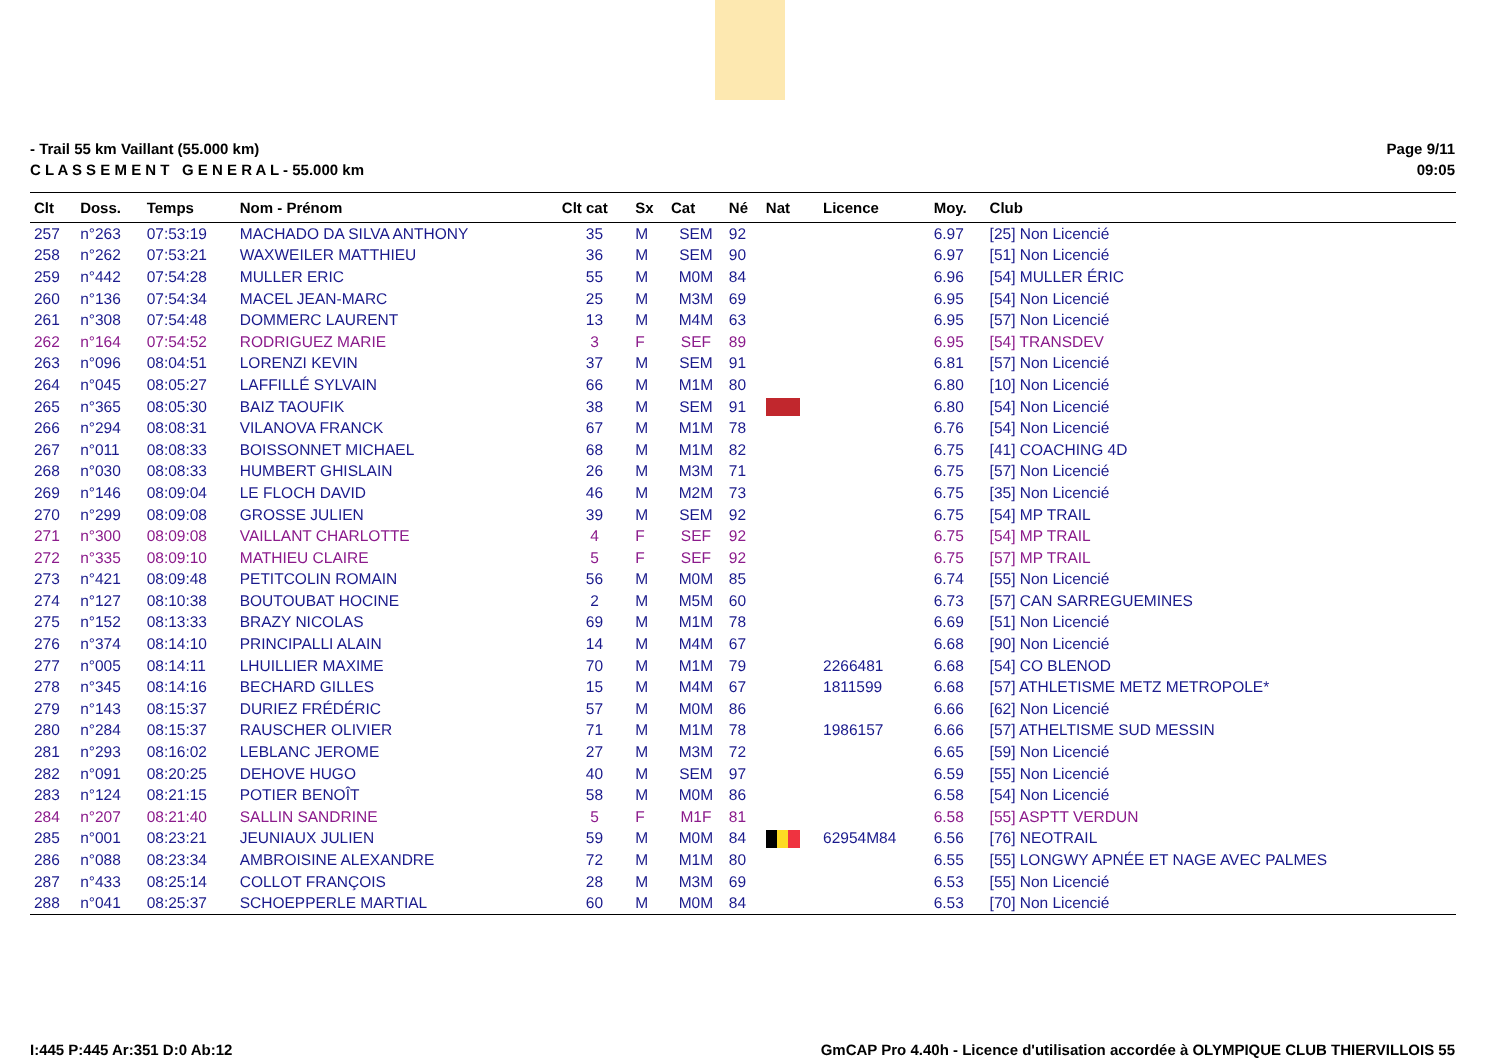- Trail 55 km Vaillant (55.000 km)
C L A S S E M E N T G E N E R A L - 55.000 km
Page 9/11
09:05
| Clt | Doss. | Temps | Nom - Prénom | Clt cat | Sx | Cat | Né | Nat | Licence | Moy. | Club |
| --- | --- | --- | --- | --- | --- | --- | --- | --- | --- | --- | --- |
| 257 | n°263 | 07:53:19 | MACHADO DA SILVA ANTHONY | 35 | M | SEM | 92 | | | 6.97 | [25] Non Licencié |
| 258 | n°262 | 07:53:21 | WAXWEILER MATTHIEU | 36 | M | SEM | 90 | | | 6.97 | [51] Non Licencié |
| 259 | n°442 | 07:54:28 | MULLER ERIC | 55 | M | M0M | 84 | | | 6.96 | [54] MULLER ÉRIC |
| 260 | n°136 | 07:54:34 | MACEL JEAN-MARC | 25 | M | M3M | 69 | | | 6.95 | [54] Non Licencié |
| 261 | n°308 | 07:54:48 | DOMMERC LAURENT | 13 | M | M4M | 63 | | | 6.95 | [57] Non Licencié |
| 262 | n°164 | 07:54:52 | RODRIGUEZ MARIE | 3 | F | SEF | 89 | | | 6.95 | [54] TRANSDEV |
| 263 | n°096 | 08:04:51 | LORENZI KEVIN | 37 | M | SEM | 91 | | | 6.81 | [57] Non Licencié |
| 264 | n°045 | 08:05:27 | LAFFILLÉ SYLVAIN | 66 | M | M1M | 80 | | | 6.80 | [10] Non Licencié |
| 265 | n°365 | 08:05:30 | BAIZ TAOUFIK | 38 | M | SEM | 91 | | | 6.80 | [54] Non Licencié |
| 266 | n°294 | 08:08:31 | VILANOVA FRANCK | 67 | M | M1M | 78 | | | 6.76 | [54] Non Licencié |
| 267 | n°011 | 08:08:33 | BOISSONNET MICHAEL | 68 | M | M1M | 82 | | | 6.75 | [41] COACHING 4D |
| 268 | n°030 | 08:08:33 | HUMBERT GHISLAIN | 26 | M | M3M | 71 | | | 6.75 | [57] Non Licencié |
| 269 | n°146 | 08:09:04 | LE FLOCH DAVID | 46 | M | M2M | 73 | | | 6.75 | [35] Non Licencié |
| 270 | n°299 | 08:09:08 | GROSSE JULIEN | 39 | M | SEM | 92 | | | 6.75 | [54] MP TRAIL |
| 271 | n°300 | 08:09:08 | VAILLANT CHARLOTTE | 4 | F | SEF | 92 | | | 6.75 | [54] MP TRAIL |
| 272 | n°335 | 08:09:10 | MATHIEU CLAIRE | 5 | F | SEF | 92 | | | 6.75 | [57] MP TRAIL |
| 273 | n°421 | 08:09:48 | PETITCOLIN ROMAIN | 56 | M | M0M | 85 | | | 6.74 | [55] Non Licencié |
| 274 | n°127 | 08:10:38 | BOUTOUBAT HOCINE | 2 | M | M5M | 60 | | | 6.73 | [57] CAN SARREGUEMINES |
| 275 | n°152 | 08:13:33 | BRAZY NICOLAS | 69 | M | M1M | 78 | | | 6.69 | [51] Non Licencié |
| 276 | n°374 | 08:14:10 | PRINCIPALLI ALAIN | 14 | M | M4M | 67 | | | 6.68 | [90] Non Licencié |
| 277 | n°005 | 08:14:11 | LHUILLIER MAXIME | 70 | M | M1M | 79 | | 2266481 | 6.68 | [54] CO BLENOD |
| 278 | n°345 | 08:14:16 | BECHARD GILLES | 15 | M | M4M | 67 | | 1811599 | 6.68 | [57] ATHLETISME METZ METROPOLE* |
| 279 | n°143 | 08:15:37 | DURIEZ FRÉDÉRIC | 57 | M | M0M | 86 | | | 6.66 | [62] Non Licencié |
| 280 | n°284 | 08:15:37 | RAUSCHER OLIVIER | 71 | M | M1M | 78 | | 1986157 | 6.66 | [57] ATHELTISME SUD MESSIN |
| 281 | n°293 | 08:16:02 | LEBLANC JEROME | 27 | M | M3M | 72 | | | 6.65 | [59] Non Licencié |
| 282 | n°091 | 08:20:25 | DEHOVE HUGO | 40 | M | SEM | 97 | | | 6.59 | [55] Non Licencié |
| 283 | n°124 | 08:21:15 | POTIER BENOÎT | 58 | M | M0M | 86 | | | 6.58 | [54] Non Licencié |
| 284 | n°207 | 08:21:40 | SALLIN SANDRINE | 5 | F | M1F | 81 | | | 6.58 | [55] ASPTT VERDUN |
| 285 | n°001 | 08:23:21 | JEUNIAUX JULIEN | 59 | M | M0M | 84 | | 62954M84 | 6.56 | [76] NEOTRAIL |
| 286 | n°088 | 08:23:34 | AMBROISINE ALEXANDRE | 72 | M | M1M | 80 | | | 6.55 | [55] LONGWY APNÉE ET NAGE AVEC PALMES |
| 287 | n°433 | 08:25:14 | COLLOT FRANÇOIS | 28 | M | M3M | 69 | | | 6.53 | [55] Non Licencié |
| 288 | n°041 | 08:25:37 | SCHOEPPERLE MARTIAL | 60 | M | M0M | 84 | | | 6.53 | [70] Non Licencié |
I:445 P:445 Ar:351 D:0 Ab:12 GmCAP Pro 4.40h - Licence d'utilisation accordée à OLYMPIQUE CLUB THIERVILLOIS 55